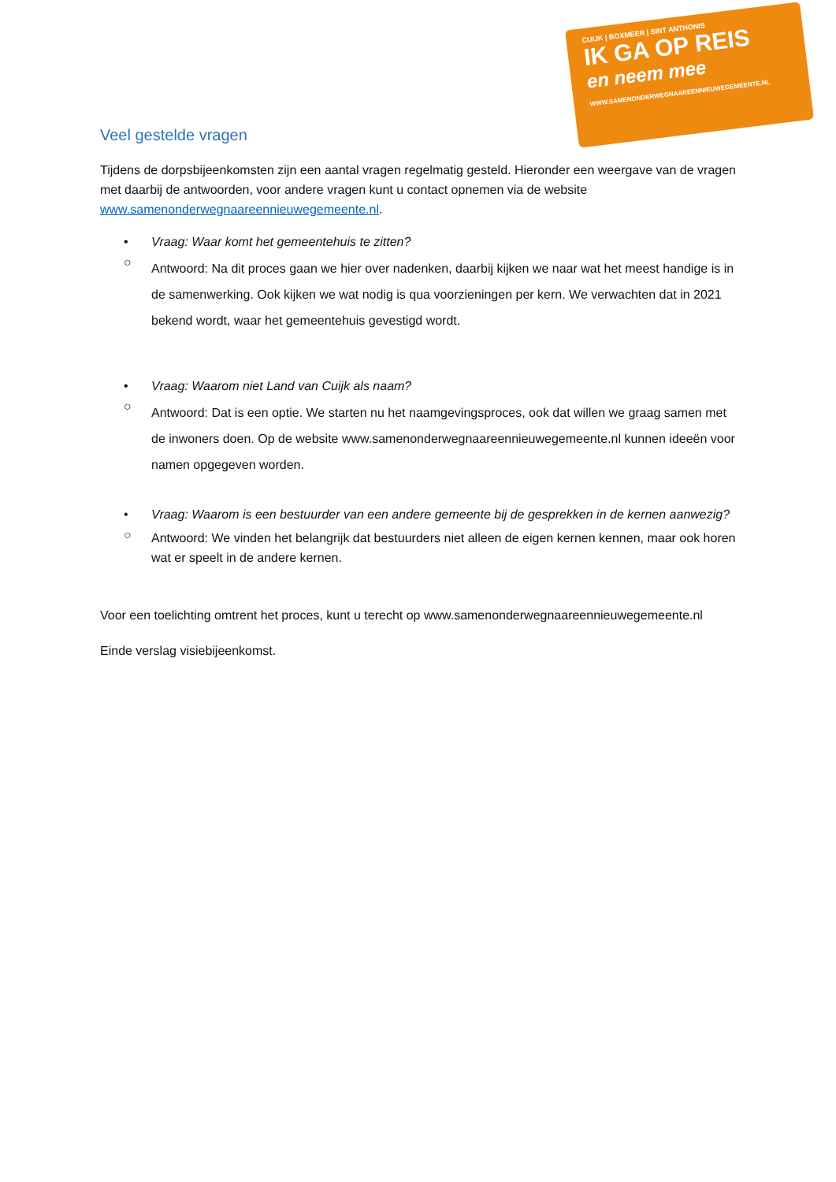CUIJK | BOXMEER | SINT ANTHONIS
IK GA OP REIS
en neem mee
WWW.SAMENONDERWEGNAAREENNIEUWEGEMEENTE.NL
Veel gestelde vragen
Tijdens de dorpsbijeenkomsten zijn een aantal vragen regelmatig gesteld. Hieronder een weergave van de vragen met daarbij de antwoorden, voor andere vragen kunt u contact opnemen via de website www.samenonderwegnaareennieuwegemeente.nl.
• Vraag: Waar komt het gemeentehuis te zitten?
○
Antwoord: Na dit proces gaan we hier over nadenken, daarbij kijken we naar wat het meest handige is in de samenwerking. Ook kijken we wat nodig is qua voorzieningen per kern. We verwachten dat in 2021 bekend wordt, waar het gemeentehuis gevestigd wordt.
• Vraag: Waarom niet Land van Cuijk als naam?
○
Antwoord: Dat is een optie. We starten nu het naamgevingsproces, ook dat willen we graag samen met de inwoners doen. Op de website www.samenonderwegnaareennieuwegemeente.nl kunnen ideeën voor namen opgegeven worden.
• Vraag: Waarom is een bestuurder van een andere gemeente bij de gesprekken in de kernen aanwezig?
○
Antwoord: We vinden het belangrijk dat bestuurders niet alleen de eigen kernen kennen, maar ook horen wat er speelt in de andere kernen.
Voor een toelichting omtrent het proces, kunt u terecht op www.samenonderwegnaareennieuwegemeente.nl
Einde verslag visiebijeenkomst.